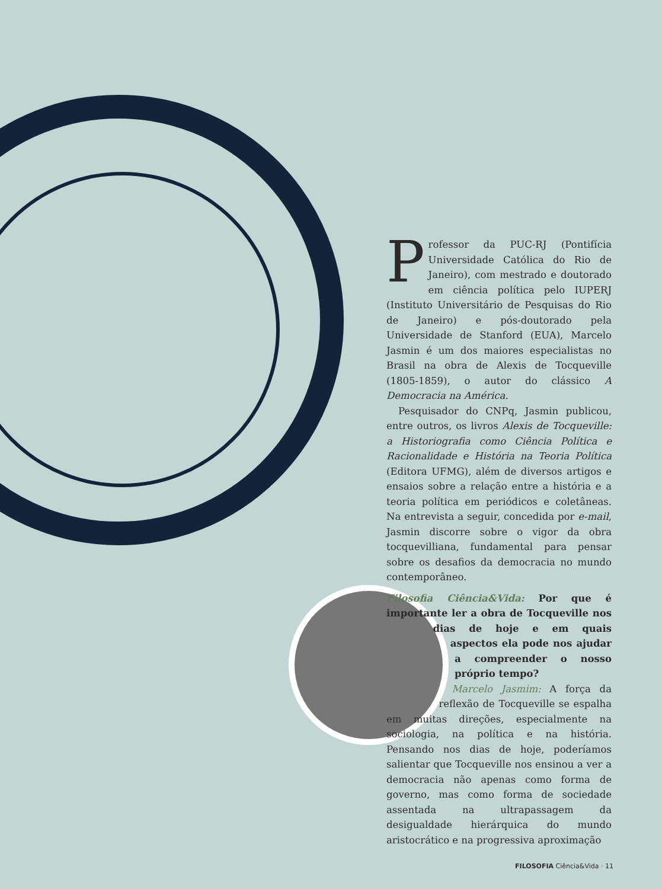Professor da PUC-RJ (Pontifícia Universidade Católica do Rio de Janeiro), com mestrado e doutorado em ciência política pelo IUPERJ (Instituto Universitário de Pesquisas do Rio de Janeiro) e pós-doutorado pela Universidade de Stanford (EUA), Marcelo Jasmin é um dos maiores especialistas no Brasil na obra de Alexis de Tocqueville (1805-1859), o autor do clássico A Democracia na América.
Pesquisador do CNPq, Jasmin publicou, entre outros, os livros Alexis de Tocqueville: a Historiografia como Ciência Política e Racionalidade e História na Teoria Política (Editora UFMG), além de diversos artigos e ensaios sobre a relação entre a história e a teoria política em periódicos e coletâneas. Na entrevista a seguir, concedida por e-mail, Jasmin discorre sobre o vigor da obra tocquevilliana, fundamental para pensar sobre os desafios da democracia no mundo contemporâneo.
Filosofia Ciência&Vida: Por que é importante ler a obra de Tocqueville nos dias de hoje e em quais aspectos ela pode nos ajudar a compreender o nosso próprio tempo?
Marcelo Jasmim: A força da reflexão de Tocqueville se espalha em muitas direções, especialmente na sociologia, na política e na história. Pensando nos dias de hoje, poderíamos salientar que Tocqueville nos ensinou a ver a democracia não apenas como forma de governo, mas como forma de sociedade assentada na ultrapassagem da desigualdade hierárquica do mundo aristocrático e na progressiva aproximação
FILOSOFIA Ciência&Vida · 11